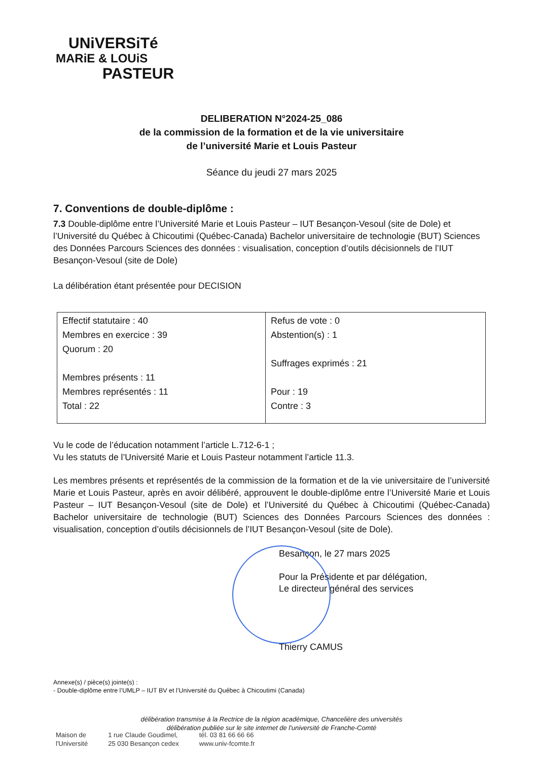UNiVERSiTé
MARiE & LOUiS
PASTEUR
DELIBERATION N°2024-25_086
de la commission de la formation et de la vie universitaire
de l’université Marie et Louis Pasteur
Séance du jeudi 27 mars 2025
7. Conventions de double-diplôme :
7.3 Double-diplôme entre l’Université Marie et Louis Pasteur – IUT Besançon-Vesoul (site de Dole) et l’Université du Québec à Chicoutimi (Québec-Canada) Bachelor universitaire de technologie (BUT) Sciences des Données Parcours Sciences des données : visualisation, conception d’outils décisionnels de l’IUT Besançon-Vesoul (site de Dole)
La délibération étant présentée pour DECISION
| Effectif statutaire : 40 Membres en exercice : 39 Quorum : 20 Membres présents : 11 Membres représentés : 11 Total : 22 | Refus de vote : 0 Abstention(s) : 1 Suffrages exprimés : 21 Pour : 19 Contre : 3 |
Vu le code de l’éducation notamment l’article L.712-6-1 ;
Vu les statuts de l’Université Marie et Louis Pasteur notamment l’article 11.3.
Les membres présents et représentés de la commission de la formation et de la vie universitaire de l’université Marie et Louis Pasteur, après en avoir délibéré, approuvent le double-diplôme entre l’Université Marie et Louis Pasteur – IUT Besançon-Vesoul (site de Dole) et l’Université du Québec à Chicoutimi (Québec-Canada) Bachelor universitaire de technologie (BUT) Sciences des Données Parcours Sciences des données : visualisation, conception d’outils décisionnels de l’IUT Besançon-Vesoul (site de Dole).
Besançon, le 27 mars 2025
Pour la Présidente et par délégation,
Le directeur général des services
Thierry CAMUS
Annexe(s) / pièce(s) jointe(s) :
- Double-diplôme entre l’UMLP – IUT BV et l’Université du Québec à Chicoutimi (Canada)
délibération transmise à la Rectrice de la région académique, Chancelière des universités
délibération publiée sur le site internet de l'université de Franche-Comté
Maison de
l'Université
1 rue Claude Goudimel,
25 030 Besançon cedex
tél. 03 81 66 66 66
www.univ-fcomte.fr